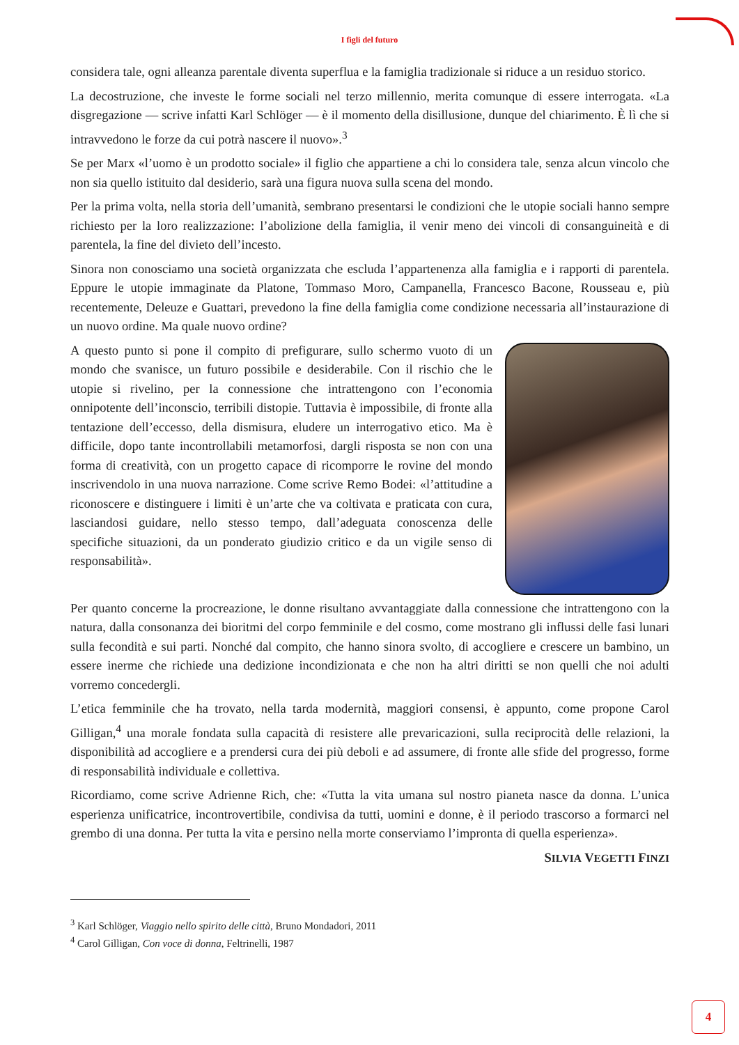I figli del futuro
considera tale, ogni alleanza parentale diventa superflua e la famiglia tradizionale si riduce a un residuo storico.
La decostruzione, che investe le forme sociali nel terzo millennio, merita comunque di essere interrogata. «La disgregazione — scrive infatti Karl Schlöger — è il momento della disillusione, dunque del chiarimento. È lì che si intravvedono le forze da cui potrà nascere il nuovo».<sup>3</sup>
Se per Marx «l’uomo è un prodotto sociale» il figlio che appartiene a chi lo considera tale, senza alcun vincolo che non sia quello istituito dal desiderio, sarà una figura nuova sulla scena del mondo.
Per la prima volta, nella storia dell’umanità, sembrano presentarsi le condizioni che le utopie sociali hanno sempre richiesto per la loro realizzazione: l’abolizione della famiglia, il venir meno dei vincoli di consanguineità e di parentela, la fine del divieto dell’incesto.
Sinora non conosciamo una società organizzata che escluda l’appartenenza alla famiglia e i rapporti di parentela. Eppure le utopie immaginate da Platone, Tommaso Moro, Campanella, Francesco Bacone, Rousseau e, più recentemente, Deleuze e Guattari, prevedono la fine della famiglia come condizione necessaria all’instaurazione di un nuovo ordine. Ma quale nuovo ordine?
A questo punto si pone il compito di prefigurare, sullo schermo vuoto di un mondo che svanisce, un futuro possibile e desiderabile. Con il rischio che le utopie si rivelino, per la connessione che intrattengono con l’economia onnipotente dell’inconscio, terribili distopie. Tuttavia è impossibile, di fronte alla tentazione dell’eccesso, della dismisura, eludere un interrogativo etico. Ma è difficile, dopo tante incontrollabili metamorfosi, dargli risposta se non con una forma di creatività, con un progetto capace di ricomporre le rovine del mondo inscrivendolo in una nuova narrazione. Come scrive Remo Bodei: «l’attitudine a riconoscere e distinguere i limiti è un’arte che va coltivata e praticata con cura, lasciandosi guidare, nello stesso tempo, dall’adeguata conoscenza delle specifiche situazioni, da un ponderato giudizio critico e da un vigile senso di responsabilità».
Per quanto concerne la procreazione, le donne risultano avvantaggiate dalla connessione che intrattengono con la natura, dalla consonanza dei bioritmi del corpo femminile e del cosmo, come mostrano gli influssi delle fasi lunari sulla fecondità e sui parti. Nonché dal compito, che hanno sinora svolto, di accogliere e crescere un bambino, un essere inerme che richiede una dedizione incondizionata e che non ha altri diritti se non quelli che noi adulti vorremo concedergli.
L’etica femminile che ha trovato, nella tarda modernità, maggiori consensi, è appunto, come propone Carol Gilligan,<sup>4</sup> una morale fondata sulla capacità di resistere alle prevaricazioni, sulla reciprocità delle relazioni, la disponibilità ad accogliere e a prendersi cura dei più deboli e ad assumere, di fronte alle sfide del progresso, forme di responsabilità individuale e collettiva.
Ricordiamo, come scrive Adrienne Rich, che: «Tutta la vita umana sul nostro pianeta nasce da donna. L’unica esperienza unificatrice, incontrovertibile, condivisa da tutti, uomini e donne, è il periodo trascorso a formarci nel grembo di una donna. Per tutta la vita e persino nella morte conserviamo l’impronta di quella esperienza».
SILVIA VEGETTI FINZI
<sup>3</sup> Karl Schlöger, Viaggio nello spirito delle città, Bruno Mondadori, 2011
<sup>4</sup> Carol Gilligan, Con voce di donna, Feltrinelli, 1987
4